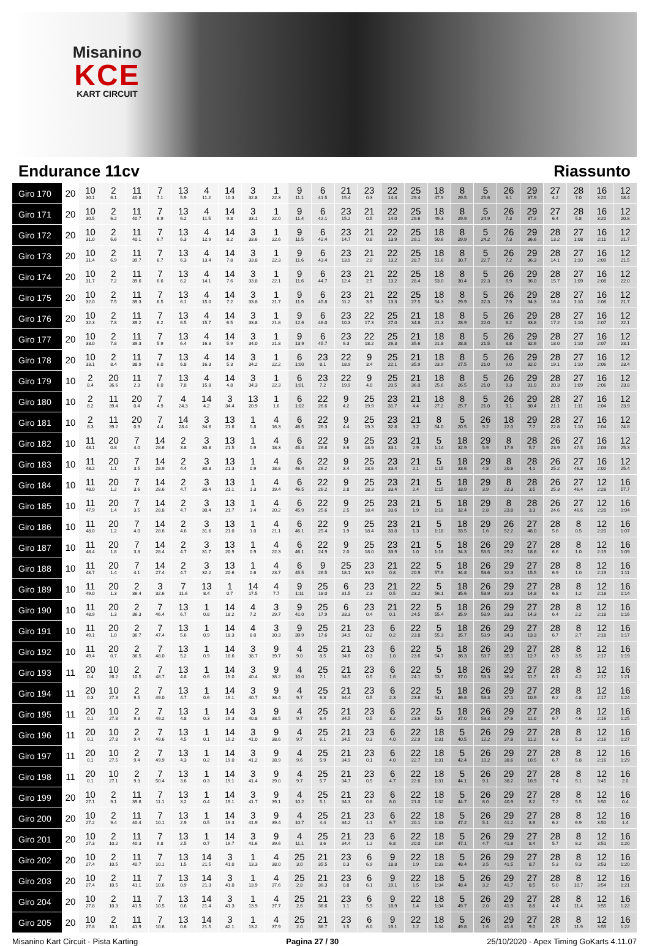Misanino
KCE
KART CIRCUIT
Endurance 11cv Riassunto
| Giro 170 | 20 | 10 30.1 | 2 6.1 | 11 40.8 | 7 7.1 | 13 5.9 | 4 11.2 | 14 10.3 | 3 32.8 | 1 22.3 | 9 11.1 | 6 41.5 | 21 15.4 | 23 0.3 | 22 14.4 | 25 29.4 | 18 47.9 | 8 29.5 | 5 25.6 | 26 8.1 | 29 37.9 | 27 4.2 | 28 7.0 | 16 3:20 | 12 18.4 |
| Giro 171 | 20 | 10 30.5 | 2 6.2 | 11 40.7 | 7 6.9 | 13 6.2 | 4 11.5 | 14 9.8 | 3 33.1 | 1 22.0 | 9 11.4 | 6 42.1 | 23 15.2 | 21 0.5 | 22 14.0 | 25 29.6 | 18 49.3 | 8 29.9 | 5 24.9 | 26 7.3 | 29 37.2 | 27 6.4 | 28 5.8 | 16 3:20 | 12 20.8 |
| Giro 172 | 20 | 10 31.0 | 2 6.6 | 11 40.1 | 7 6.7 | 13 6.3 | 4 12.9 | 14 8.2 | 3 33.6 | 1 22.6 | 9 11.5 | 6 42.4 | 23 14.7 | 21 0.8 | 22 13.9 | 25 29.1 | 18 50.6 | 8 29.9 | 5 24.2 | 26 7.3 | 29 36.6 | 28 13.2 | 27 1:08 | 16 2:11 | 12 21.7 |
| Giro 173 | 20 | 10 31.4 | 2 6.9 | 11 39.7 | 7 6.7 | 13 6.3 | 4 13.4 | 14 7.8 | 3 33.8 | 1 22.3 | 9 11.6 | 6 43.4 | 23 13.9 | 21 2.0 | 22 13.2 | 25 28.7 | 18 51.6 | 8 30.7 | 5 22.7 | 26 7.2 | 29 36.3 | 28 14.1 | 27 1:10 | 16 2:09 | 12 21.5 |
| Giro 174 | 20 | 10 31.7 | 2 7.2 | 11 39.6 | 7 6.6 | 13 6.2 | 4 14.1 | 14 7.6 | 3 33.8 | 1 22.1 | 9 11.6 | 6 44.7 | 23 12.4 | 21 2.5 | 22 13.2 | 25 28.4 | 18 53.0 | 8 30.4 | 5 22.3 | 26 6.9 | 29 36.0 | 28 15.7 | 27 1:09 | 16 2:08 | 12 22.0 |
| Giro 175 | 20 | 10 32.0 | 2 7.5 | 11 39.3 | 7 6.5 | 13 6.1 | 4 15.0 | 14 7.2 | 3 33.8 | 1 21.7 | 9 11.9 | 6 45.8 | 23 11.2 | 21 3.5 | 22 13.3 | 25 27.5 | 18 54.3 | 8 29.9 | 5 22.3 | 26 7.9 | 29 34.3 | 28 16.4 | 27 1:10 | 16 2:08 | 12 21.7 |
| Giro 176 | 20 | 10 32.3 | 2 7.8 | 11 39.2 | 7 6.2 | 13 6.5 | 4 15.7 | 14 6.5 | 3 33.8 | 1 21.8 | 9 12.6 | 6 46.0 | 23 10.3 | 22 17.3 | 25 27.0 | 21 34.8 | 18 21.3 | 8 28.9 | 5 22.0 | 26 8.2 | 29 33.8 | 28 17.2 | 27 1:10 | 16 2:07 | 12 22.1 |
| Giro 177 | 20 | 10 33.0 | 2 7.8 | 11 39.3 | 7 5.9 | 13 6.4 | 4 16.3 | 14 5.9 | 3 34.0 | 1 21.8 | 9 13.9 | 6 45.7 | 23 9.3 | 22 18.2 | 25 26.3 | 21 35.6 | 18 21.8 | 8 28.8 | 5 21.5 | 26 8.8 | 29 32.6 | 28 18.0 | 27 1:10 | 16 2:07 | 12 23.1 |
| Giro 178 | 20 | 10 33.1 | 2 8.4 | 11 38.9 | 7 6.0 | 13 6.8 | 4 16.3 | 14 5.3 | 3 34.2 | 1 22.2 | 6 1:00 | 23 8.1 | 22 18.9 | 9 3.4 | 25 22.1 | 21 35.9 | 18 23.9 | 8 27.5 | 5 21.0 | 26 9.0 | 29 32.0 | 28 19.1 | 27 1:10 | 16 2:06 | 12 23.4 |
| Giro 179 | 10 | 2 8.4 | 20 36.6 | 11 2.3 | 7 6.0 | 13 7.8 | 4 15.8 | 14 4.8 | 3 34.3 | 1 22.3 | 6 1:01 | 23 7.2 | 22 19.9 | 9 4.0 | 25 20.5 | 21 36.0 | 18 25.6 | 8 26.5 | 5 21.0 | 26 9.3 | 29 31.0 | 28 20.3 | 27 1:09 | 16 2:06 | 12 23.8 |
| Giro 180 | 10 | 2 8.2 | 11 39.4 | 20 0.4 | 7 4.9 | 4 24.3 | 14 4.2 | 3 34.4 | 13 20.9 | 1 1.6 | 6 1:02 | 22 26.6 | 9 4.2 | 25 19.9 | 23 31.7 | 21 4.4 | 18 27.2 | 8 25.7 | 5 21.0 | 26 9.1 | 29 30.4 | 28 21.1 | 27 1:11 | 16 2:04 | 12 23.9 |
| Giro 181 | 10 | 2 8.3 | 11 39.2 | 20 0.9 | 7 4.4 | 14 28.4 | 3 34.6 | 13 21.6 | 1 0.8 | 4 16.3 | 6 46.5 | 22 26.3 | 9 4.4 | 25 19.3 | 23 32.8 | 21 3.2 | 8 54.0 | 5 20.5 | 26 9.2 | 18 22.0 | 29 7.7 | 28 22.8 | 27 1:10 | 16 2:04 | 12 24.8 |
| Giro 182 | 10 | 11 48.1 | 20 0.8 | 7 4.0 | 14 28.6 | 2 3.8 | 3 30.8 | 13 21.5 | 1 0.9 | 4 18.3 | 6 45.4 | 22 26.8 | 9 3.6 | 25 18.9 | 23 33.1 | 21 2.9 | 5 1:14 | 18 32.9 | 29 5.9 | 8 17.9 | 28 5.7 | 26 23.9 | 27 47.5 | 16 2:03 | 12 25.3 |
| Giro 183 | 10 | 11 48.2 | 20 1.1 | 7 3.5 | 14 28.9 | 2 4.4 | 3 30.3 | 13 21.3 | 1 0.9 | 4 18.8 | 6 46.4 | 22 26.2 | 9 3.4 | 25 18.6 | 23 33.4 | 21 2.1 | 5 1:15 | 18 33.6 | 29 4.8 | 8 20.6 | 28 4.1 | 26 25.2 | 27 46.8 | 16 2:02 | 12 25.4 |
| Giro 184 | 10 | 11 48.0 | 20 1.2 | 7 3.6 | 14 28.6 | 2 4.7 | 3 30.4 | 13 21.1 | 1 1.3 | 4 19.4 | 6 46.5 | 22 26.2 | 9 2.8 | 25 18.3 | 23 33.4 | 21 2.4 | 5 1:15 | 18 33.9 | 29 3.9 | 8 22.3 | 28 3.5 | 26 25.3 | 27 46.4 | 12 2:28 | 16 57.7 |
| Giro 185 | 10 | 11 47.9 | 20 1.4 | 7 3.5 | 14 28.8 | 2 4.7 | 3 30.4 | 13 21.7 | 1 1.4 | 4 20.2 | 6 45.9 | 22 25.6 | 9 2.5 | 25 18.4 | 23 33.6 | 21 1.9 | 5 1:18 | 18 32.4 | 29 2.8 | 8 23.8 | 28 3.3 | 26 24.6 | 27 46.6 | 12 2:28 | 16 1:04 |
| Giro 186 | 10 | 11 48.0 | 20 1.2 | 7 4.0 | 14 28.6 | 2 4.6 | 3 31.6 | 13 21.0 | 1 1.0 | 4 21.1 | 6 46.1 | 22 25.4 | 9 1.9 | 25 18.4 | 23 33.8 | 21 1.3 | 5 1:18 | 18 33.5 | 29 1.6 | 26 52.2 | 27 48.0 | 28 5.6 | 8 0.5 | 12 2:20 | 16 1:07 |
| Giro 187 | 10 | 11 48.4 | 20 1.8 | 7 3.3 | 14 28.4 | 2 4.7 | 3 31.7 | 13 20.9 | 1 0.9 | 4 22.3 | 6 46.1 | 22 24.9 | 9 2.0 | 25 18.0 | 23 33.9 | 21 1.0 | 5 1:18 | 18 34.3 | 26 53.5 | 29 29.2 | 27 18.8 | 28 6.6 | 8 1.0 | 12 2:19 | 16 1:09 |
| Giro 188 | 10 | 11 48.7 | 20 1.4 | 7 4.1 | 14 27.4 | 2 4.7 | 3 32.2 | 13 20.6 | 1 0.6 | 4 23.7 | 6 45.5 | 9 26.5 | 25 18.1 | 23 33.9 | 21 0.8 | 22 20.9 | 5 57.9 | 18 34.8 | 26 53.6 | 29 32.3 | 27 15.5 | 28 6.9 | 8 1.0 | 12 2:19 | 16 1:11 |
| Giro 189 | 10 | 11 49.0 | 20 1.3 | 2 36.4 | 3 32.6 | 7 11.6 | 13 8.4 | 1 0.7 | 14 17.5 | 4 7.7 | 9 1:11 | 25 18.0 | 6 31.5 | 23 2.3 | 21 0.5 | 22 23.2 | 5 56.1 | 18 35.6 | 26 53.9 | 29 32.3 | 27 14.8 | 28 6.8 | 8 1.2 | 12 2:18 | 16 1:14 |
| Giro 190 | 10 | 11 48.9 | 20 1.3 | 2 36.3 | 7 46.4 | 13 6.7 | 1 0.8 | 14 18.2 | 4 7.2 | 3 29.7 | 9 41.0 | 25 17.9 | 6 33.3 | 23 0.4 | 21 0.1 | 22 24.5 | 5 55.4 | 18 35.9 | 26 53.9 | 29 33.3 | 27 14.3 | 28 6.4 | 8 2.2 | 12 2:18 | 16 1:16 |
| Giro 191 | 10 | 11 49.1 | 20 1.0 | 2 36.7 | 7 47.4 | 13 5.6 | 1 0.9 | 14 18.3 | 4 8.0 | 3 30.3 | 9 39.9 | 25 17.6 | 21 34.9 | 23 0.2 | 6 0.2 | 22 23.8 | 5 55.3 | 18 35.7 | 26 53.9 | 29 34.3 | 27 13.3 | 28 6.7 | 8 2.7 | 12 2:18 | 16 1:17 |
| Giro 192 | 10 | 11 49.4 | 20 0.7 | 2 36.5 | 7 48.0 | 13 5.2 | 1 0.9 | 14 18.6 | 3 38.7 | 9 39.7 | 4 9.0 | 25 8.5 | 21 34.6 | 23 0.3 | 6 1.0 | 22 23.6 | 5 54.7 | 18 36.3 | 26 53.7 | 29 35.1 | 27 12.7 | 28 6.3 | 8 3.5 | 12 2:17 | 16 1:19 |
| Giro 193 | 11 | 20 0.4 | 10 26.2 | 2 10.5 | 7 48.7 | 13 4.8 | 1 0.6 | 14 19.0 | 3 40.4 | 9 38.2 | 4 10.0 | 25 7.1 | 21 34.5 | 23 0.5 | 6 1.6 | 22 24.1 | 5 53.7 | 18 37.0 | 26 53.3 | 29 36.4 | 27 11.7 | 28 6.1 | 8 4.2 | 12 2:17 | 16 1:21 |
| Giro 194 | 11 | 20 0.3 | 10 27.3 | 2 9.5 | 7 49.0 | 13 4.7 | 1 0.6 | 14 19.1 | 3 40.7 | 9 38.4 | 4 9.7 | 25 6.8 | 21 34.4 | 23 0.5 | 6 2.3 | 22 23.6 | 5 54.1 | 18 36.8 | 26 53.3 | 29 37.1 | 27 10.9 | 28 6.2 | 8 4.8 | 12 2:17 | 16 1:24 |
| Giro 195 | 11 | 20 0.1 | 10 27.8 | 2 9.3 | 7 49.2 | 13 4.8 | 1 0.3 | 14 19.3 | 3 40.8 | 9 38.5 | 4 9.7 | 25 6.4 | 21 34.5 | 23 0.5 | 6 3.2 | 22 23.6 | 5 53.5 | 18 37.0 | 26 53.3 | 29 37.6 | 27 11.0 | 28 6.7 | 8 4.6 | 12 2:16 | 16 1:25 |
| Giro 196 | 11 | 20 0.1 | 10 27.8 | 2 9.4 | 7 49.6 | 13 4.5 | 1 0.1 | 14 19.2 | 3 41.0 | 9 38.6 | 4 9.7 | 25 6.1 | 21 34.5 | 23 0.3 | 6 4.0 | 22 22.9 | 18 1:31 | 5 40.5 | 26 12.2 | 29 37.8 | 27 11.2 | 28 6.3 | 8 5.3 | 12 2:16 | 16 1:27 |
| Giro 197 | 11 | 20 0.1 | 10 27.5 | 2 9.4 | 7 49.9 | 13 4.3 | 1 0.2 | 14 19.0 | 3 41.2 | 9 38.9 | 4 9.6 | 25 5.9 | 21 34.9 | 23 0.1 | 6 4.0 | 22 22.7 | 18 1:31 | 5 42.4 | 26 10.2 | 29 38.6 | 27 10.5 | 28 6.7 | 8 5.8 | 12 2:16 | 16 1:29 |
| Giro 198 | 11 | 20 0.1 | 10 27.1 | 2 9.3 | 7 50.4 | 13 3.6 | 1 0.3 | 14 19.1 | 3 41.4 | 9 39.0 | 4 9.7 | 25 5.7 | 21 34.7 | 23 0.5 | 6 4.7 | 22 22.6 | 18 1:31 | 5 44.1 | 26 9.1 | 29 38.2 | 27 10.9 | 28 7.4 | 8 5.1 | 12 3:45 | 16 2.0 |
| Giro 199 | 20 | 10 27.1 | 2 9.1 | 11 39.6 | 7 11.1 | 13 3.2 | 1 0.4 | 14 19.1 | 3 41.7 | 9 39.1 | 4 10.2 | 25 5.1 | 21 34.3 | 23 0.8 | 6 6.0 | 22 21.0 | 18 1:32 | 5 44.7 | 26 8.0 | 29 40.9 | 27 8.2 | 28 7.2 | 8 5.5 | 12 3:50 | 16 0.4 |
| Giro 200 | 20 | 10 27.2 | 2 9.4 | 11 40.4 | 7 10.1 | 13 2.9 | 1 0.5 | 14 19.3 | 3 41.9 | 9 39.4 | 4 10.7 | 25 4.4 | 21 34.2 | 23 1.1 | 6 6.7 | 22 20.1 | 18 1:33 | 5 47.2 | 26 5.1 | 29 41.2 | 27 8.9 | 28 6.2 | 8 6.9 | 12 3:50 | 16 1.4 |
| Giro 201 | 20 | 10 27.3 | 2 10.2 | 11 40.3 | 7 9.8 | 13 2.5 | 1 0.7 | 14 19.7 | 3 41.6 | 9 39.6 | 4 11.1 | 25 3.6 | 21 34.4 | 23 1.2 | 6 6.8 | 22 20.0 | 18 1:34 | 5 47.1 | 26 4.7 | 29 41.8 | 27 8.4 | 28 5.7 | 8 8.2 | 12 3:51 | 16 1:20 |
| Giro 202 | 20 | 10 27.4 | 2 10.5 | 11 40.7 | 7 10.1 | 13 1.5 | 14 21.5 | 3 41.0 | 1 13.3 | 4 38.0 | 25 3.0 | 21 35.5 | 23 0.3 | 6 6.9 | 9 18.8 | 22 1.9 | 18 1:33 | 5 48.4 | 26 3.5 | 29 41.5 | 27 8.7 | 28 5.3 | 8 9.3 | 12 3:53 | 16 1:20 |
| Giro 203 | 20 | 10 27.4 | 2 10.5 | 11 41.1 | 7 10.6 | 13 0.9 | 14 21.3 | 3 41.0 | 1 13.9 | 4 37.6 | 25 2.8 | 21 36.3 | 23 0.8 | 6 6.1 | 9 19.1 | 22 1.5 | 18 1:34 | 5 48.4 | 26 3.2 | 29 41.7 | 27 8.5 | 28 5.0 | 8 10.7 | 12 3:54 | 16 1:21 |
| Giro 204 | 20 | 10 27.8 | 2 10.3 | 11 41.5 | 7 10.5 | 13 0.6 | 14 21.4 | 3 41.3 | 1 13.9 | 4 37.7 | 25 2.6 | 21 36.6 | 23 1.1 | 6 5.9 | 9 18.9 | 22 1.4 | 18 1:34 | 5 49.7 | 26 2.0 | 29 41.9 | 27 8.8 | 28 4.4 | 8 11.4 | 12 3:55 | 16 1:22 |
| Giro 205 | 20 | 10 27.8 | 2 10.1 | 11 41.9 | 7 10.6 | 13 0.6 | 14 21.5 | 3 42.1 | 1 13.2 | 4 37.9 | 25 2.0 | 21 36.7 | 23 1.5 | 6 6.0 | 9 19.1 | 22 1.2 | 18 1:34 | 5 49.8 | 26 1.6 | 29 41.8 | 27 9.0 | 28 4.5 | 8 11.9 | 12 3:55 | 16 1:22 |
Misanino Kart Circuit - Pista Karting Pagina 27 / 30 25/10/2020 - Apex Timing GoKarts 4.11.07